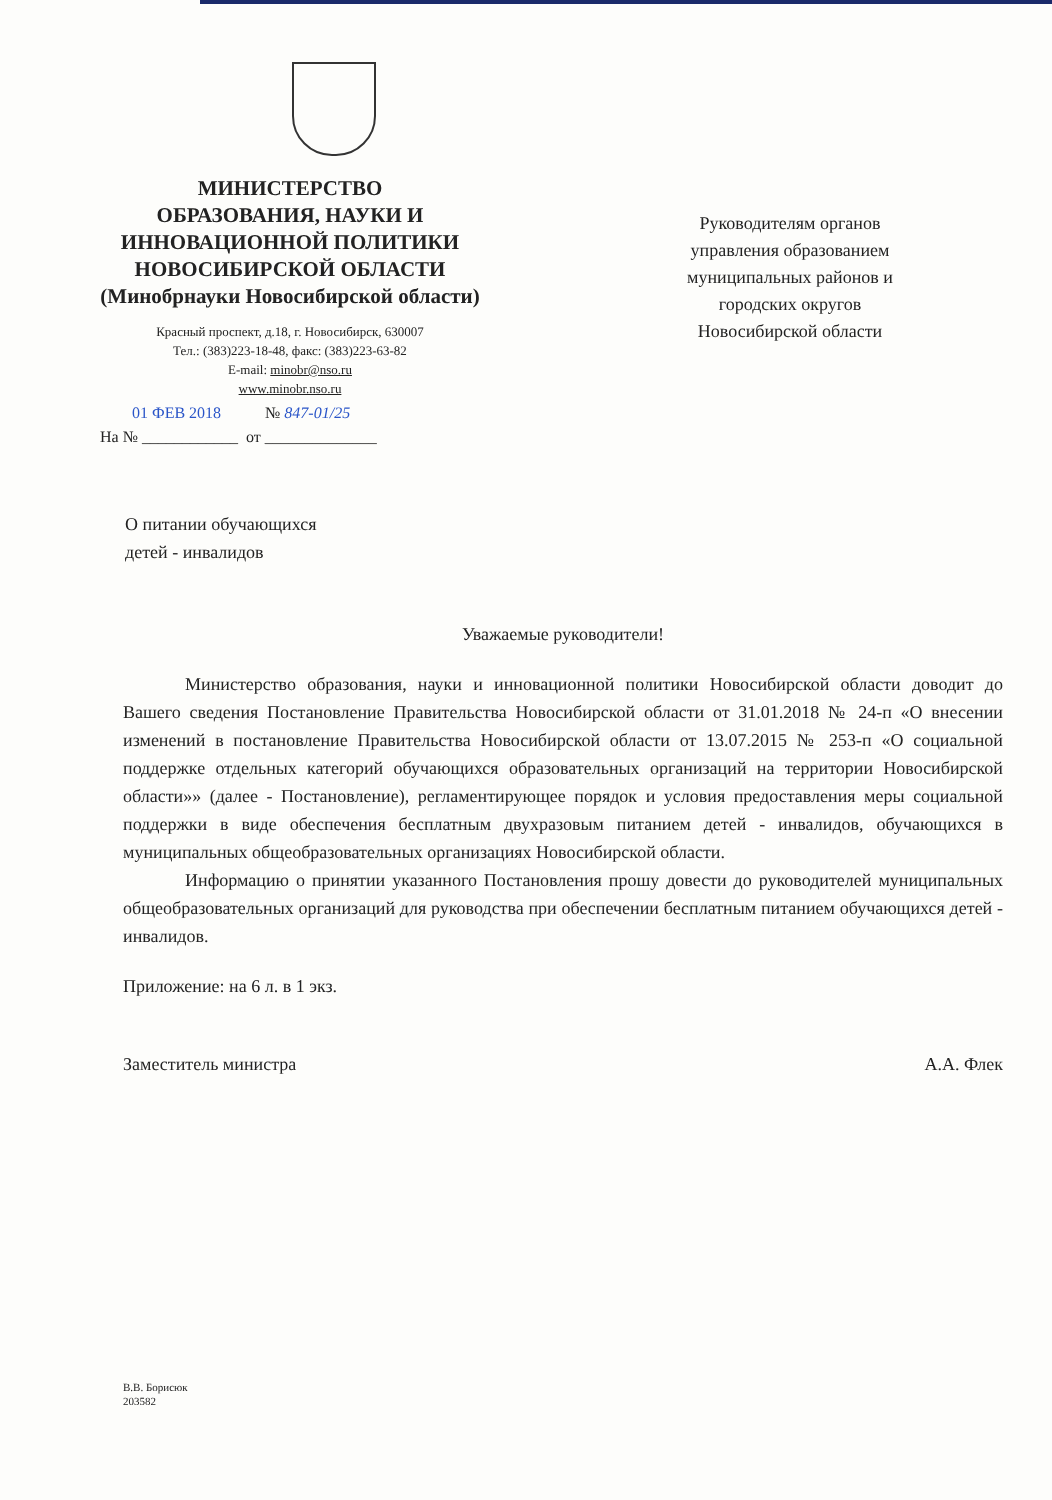МИНИСТЕРСТВО
ОБРАЗОВАНИЯ, НАУКИ И
ИННОВАЦИОННОЙ ПОЛИТИКИ
НОВОСИБИРСКОЙ ОБЛАСТИ
(Минобрнауки Новосибирской области)
Красный проспект, д.18, г. Новосибирск, 630007
Тел.: (383)223-18-48, факс: (383)223-63-82
E-mail: minobr@nso.ru
www.minobr.nso.ru
01 ФЕВ 2018 № 847-01/25
На № ____________ от ______________
Руководителям органов
управления образованием
муниципальных районов и
городских округов
Новосибирской области
О питании обучающихся
детей - инвалидов
Уважаемые руководители!
Министерство образования, науки и инновационной политики Новосибирской области доводит до Вашего сведения Постановление Правительства Новосибирской области от 31.01.2018 № 24-п «О внесении изменений в постановление Правительства Новосибирской области от 13.07.2015 № 253-п «О социальной поддержке отдельных категорий обучающихся образовательных организаций на территории Новосибирской области»» (далее - Постановление), регламентирующее порядок и условия предоставления меры социальной поддержки в виде обеспечения бесплатным двухразовым питанием детей - инвалидов, обучающихся в муниципальных общеобразовательных организациях Новосибирской области.
Информацию о принятии указанного Постановления прошу довести до руководителей муниципальных общеобразовательных организаций для руководства при обеспечении бесплатным питанием обучающихся детей - инвалидов.
Приложение: на 6 л. в 1 экз.
Заместитель министра А.А. Флек
В.В. Борисюк
203582